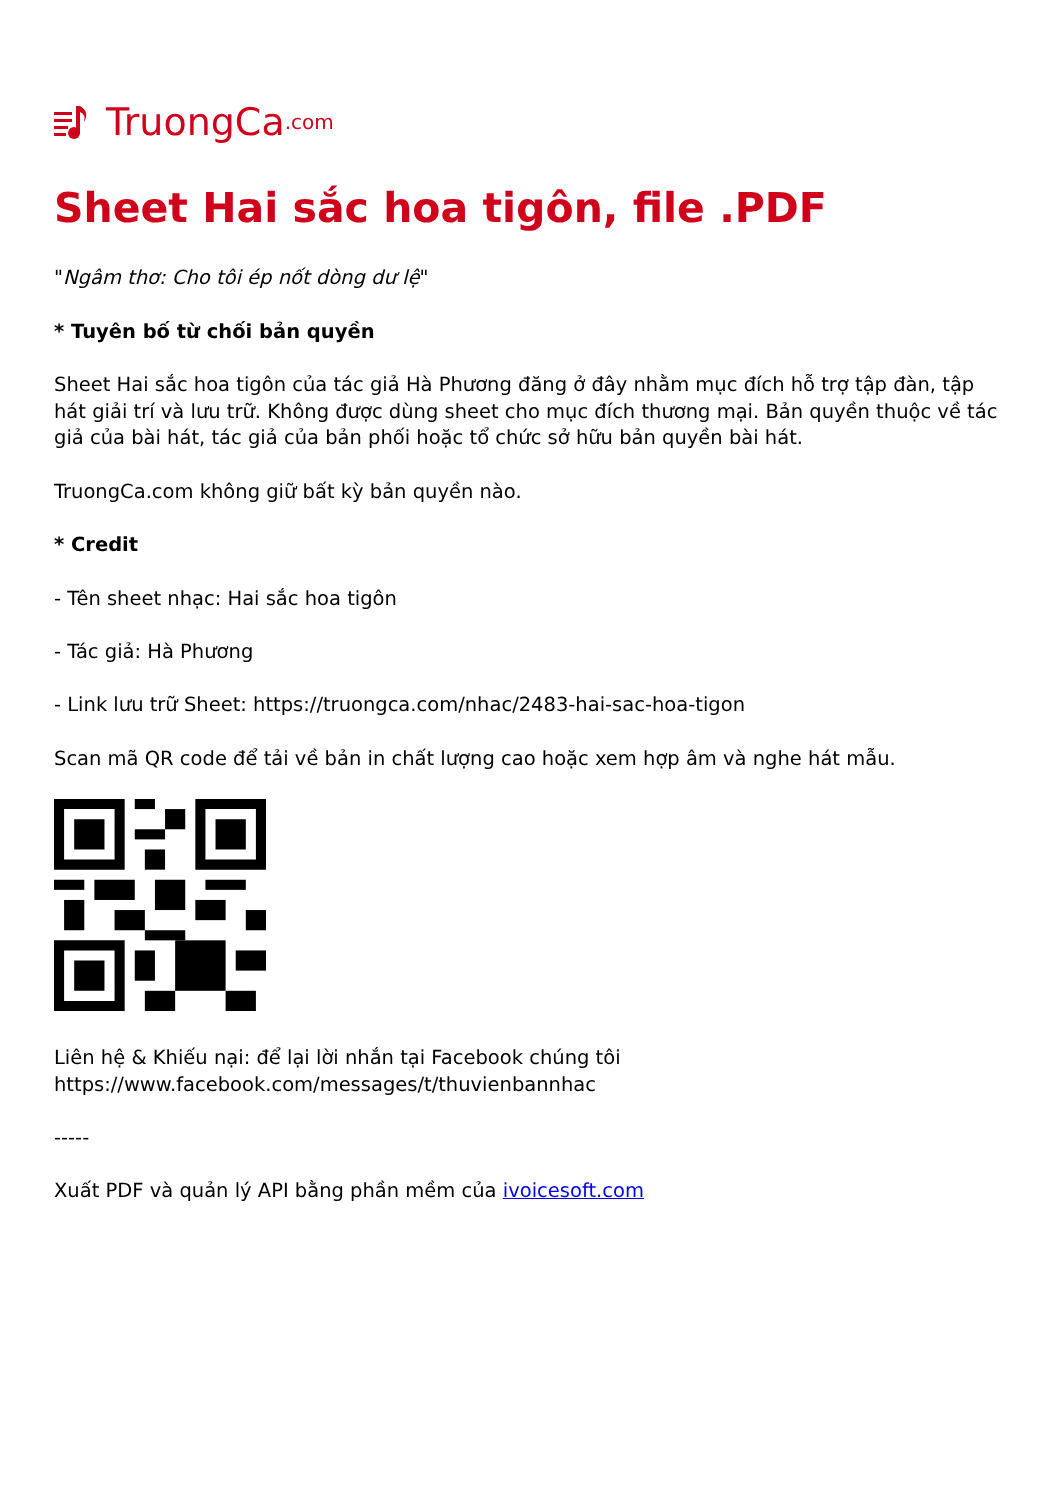TruongCa.com
Sheet Hai sắc hoa tigôn, file .PDF
"Ngâm thơ: Cho tôi ép nốt dòng dư lệ"
* Tuyên bố từ chối bản quyền
Sheet Hai sắc hoa tigôn của tác giả Hà Phương đăng ở đây nhằm mục đích hỗ trợ tập đàn, tập hát giải trí và lưu trữ. Không được dùng sheet cho mục đích thương mại. Bản quyền thuộc về tác giả của bài hát, tác giả của bản phối hoặc tổ chức sở hữu bản quyền bài hát.
TruongCa.com không giữ bất kỳ bản quyền nào.
* Credit
- Tên sheet nhạc: Hai sắc hoa tigôn
- Tác giả: Hà Phương
- Link lưu trữ Sheet: https://truongca.com/nhac/2483-hai-sac-hoa-tigon
Scan mã QR code để tải về bản in chất lượng cao hoặc xem hợp âm và nghe hát mẫu.
Liên hệ & Khiếu nại: để lại lời nhắn tại Facebook chúng tôi https://www.facebook.com/messages/t/thuvienbannhac
-----
Xuất PDF và quản lý API bằng phần mềm của ivoicesoft.com